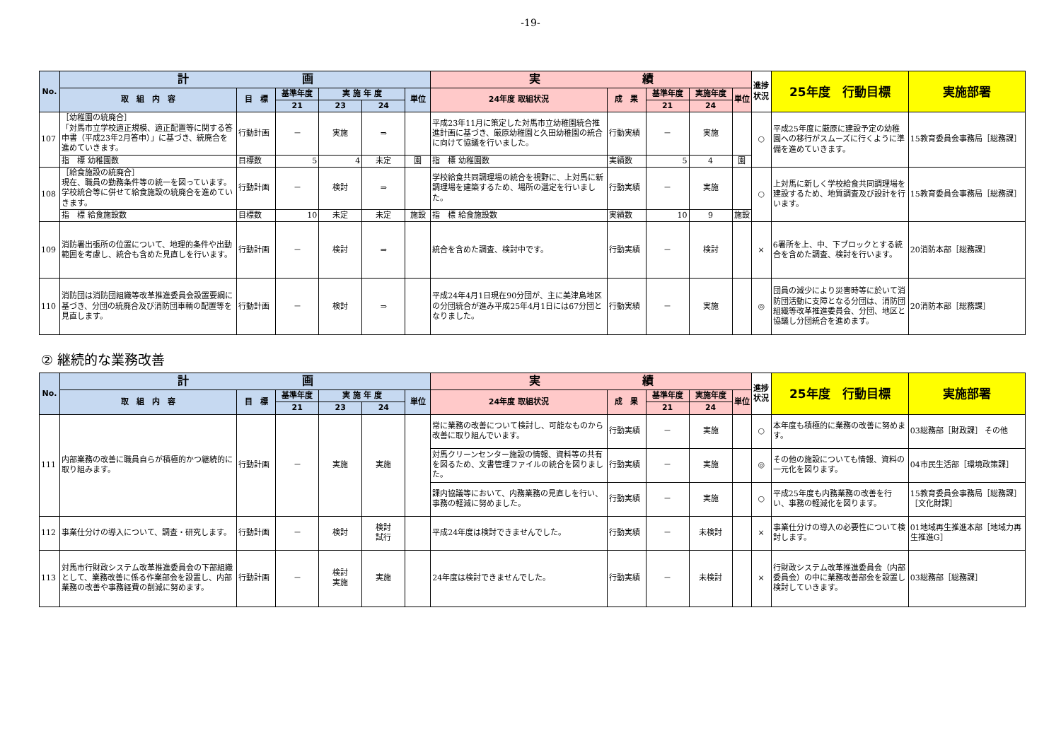-19-
| No. | 計 画 | | | | | | 実 績 | | | | | 進捗状況 | 25年度 行動目標 | 実施部署 |
| --- | --- | --- | --- | --- | --- | --- | --- | --- | --- | --- | --- | --- | --- | --- |
| | 取 組 内 容 | 目 標 | 基準年度 | 実 施 年 度 | | 単位 | 24年度 取組状況 | 成 果 | 基準年度 | 実施年度 | 単位 | | | |
| | | | 21 | 23 | 24 | | | | 21 | 24 | | | | |
| 107 | ［幼稚園の統廃合］ 「対馬市立学校適正規模、適正配置等に関する答申書（平成23年2月答申）」に基づき、統廃合を進めていきます。 | 行動計画 | － | 実施 | ⇒ | | 平成23年11月に策定した対馬市立幼稚園統合推進計画に基づき、厳原幼稚園と久田幼稚園の統合に向けて協議を行いました。 | 行動実績 | － | 実施 | | ○ | 平成25年度に厳原に建設予定の幼稚園への移行がスムーズに行くように準備を進めていきます。 | 15教育委員会事務局［総務課］ |
| | 指 標 幼稚園数 | 目標数 | 5 | 4 | 未定 | 園 | 指 標 幼稚園数 | 実績数 | 5 | 4 | 園 | | | |
| 108 | ［給食施設の統廃合］ 現在、職員の勤務条件等の統一を図っています。学校統合等に併せて給食施設の統廃合を進めていきます。 | 行動計画 | － | 検討 | ⇒ | | 学校給食共同調理場の統合を視野に、上対馬に新調理場を建築するため、場所の選定を行いました。 | 行動実績 | － | 実施 | | ○ | 上対馬に新しく学校給食共同調理場を建設するため、地質調査及び設計を行います。 | 15教育委員会事務局［総務課］ |
| | 指 標 給食施設数 | 目標数 | 10 | 未定 | 未定 | 施設 | 指 標 給食施設数 | 実績数 | 10 | 9 | 施設 | | | |
| 109 | 消防署出張所の位置について、地理的条件や出動範囲を考慮し、統合も含めた見直しを行います。 | 行動計画 | － | 検討 | ⇒ | | 統合を含めた調査、検討中です。 | 行動実績 | － | 検討 | | × | 6署所を上、中、下ブロックとする統合を含めた調査、検討を行います。 | 20消防本部［総務課］ |
| 110 | 消防団は消防団組織等改革推進委員会設置要綱に基づき、分団の統廃合及び消防団車輌の配置等を見直します。 | 行動計画 | － | 検討 | ⇒ | | 平成24年4月1日現在90分団が、主に美津島地区の分団統合が進み平成25年4月1日には67分団となりました。 | 行動実績 | － | 実施 | | ◎ | 団員の減少により災害時等に於いて消防団活動に支障となる分団は、消防団組織等改革推進委員会、分団、地区と協議し分団統合を進めます。 | 20消防本部［総務課］ |
② 継続的な業務改善
| No. | 計 画 | | | | | | 実 績 | | | | | 進捗状況 | 25年度 行動目標 | 実施部署 |
| --- | --- | --- | --- | --- | --- | --- | --- | --- | --- | --- | --- | --- | --- | --- |
| | 取 組 内 容 | 目 標 | 基準年度 | 実 施 年 度 | | 単位 | 24年度 取組状況 | 成 果 | 基準年度 | 実施年度 | 単位 | | | |
| | | | 21 | 23 | 24 | | | | 21 | 24 | | | | |
| 111 | 内部業務の改善に職員自らが積極的かつ継続的に取り組みます。 | 行動計画 | － | 実施 | 実施 | | 常に業務の改善について検討し、可能なものから改善に取り組んでいます。 | 行動実績 | － | 実施 | | ○ | 本年度も積極的に業務の改善に努めます。 | 03総務部［財政課］ その他 |
| | | | | | | | 対馬クリーンセンター施設の情報、資料等の共有を図るため、文書管理ファイルの統合を図りました。 | 行動実績 | － | 実施 | | ◎ | その他の施設についても情報、資料の一元化を図ります。 | 04市民生活部［環境政策課］ |
| | | | | | | | 課内協議等において、内務業務の見直しを行い、事務の軽減に努めました。 | 行動実績 | － | 実施 | | ○ | 平成25年度も内務業務の改善を行い、事務の軽減化を図ります。 | 15教育委員会事務局［総務課］［文化財課］ |
| 112 | 事業仕分けの導入について、調査・研究します。 | 行動計画 | － | 検討 | 検討 試行 | | 平成24年度は検討できませんでした。 | 行動実績 | － | 未検討 | | × | 事業仕分けの導入の必要性について検討します。 | 01地域再生推進本部［地域力再生推進G］ |
| 113 | 対馬市行財政システム改革推進委員会の下部組織として、業務改善に係る作業部会を設置し、内部業務の改善や事務経費の削減に努めます。 | 行動計画 | － | 検討 実施 | 実施 | | 24年度は検討できませんでした。 | 行動実績 | － | 未検討 | | × | 行財政システム改革推進委員会（内部委員会）の中に業務改善部会を設置し検討していきます。 | 03総務部［総務課］ |